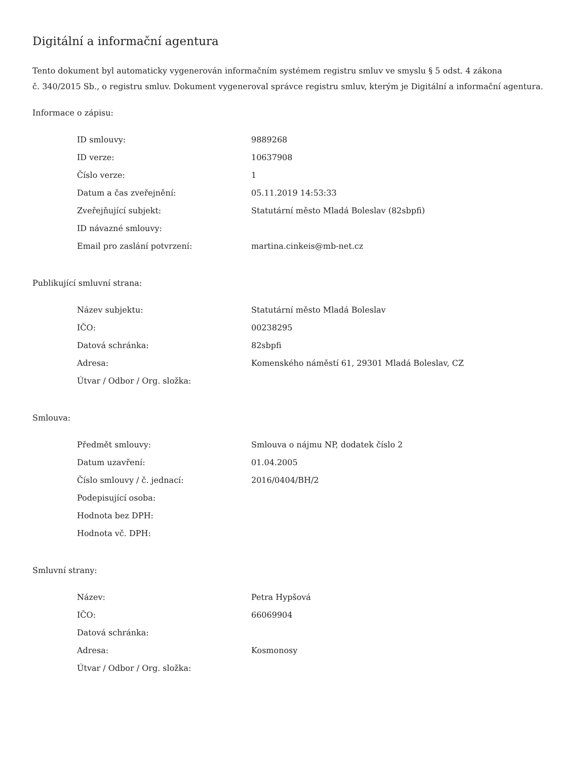Digitální a informační agentura
Tento dokument byl automaticky vygenerován informačním systémem registru smluv ve smyslu § 5 odst. 4 zákona
č. 340/2015 Sb., o registru smluv. Dokument vygeneroval správce registru smluv, kterým je Digitální a informační agentura.
Informace o zápisu:
| ID smlouvy: | 9889268 |
| ID verze: | 10637908 |
| Číslo verze: | 1 |
| Datum a čas zveřejnění: | 05.11.2019 14:53:33 |
| Zveřejňující subjekt: | Statutární město Mladá Boleslav (82sbpfi) |
| ID návazné smlouvy: | |
| Email pro zaslání potvrzení: | martina.cinkeis@mb-net.cz |
Publikující smluvní strana:
| Název subjektu: | Statutární město Mladá Boleslav |
| IČO: | 00238295 |
| Datová schránka: | 82sbpfi |
| Adresa: | Komenského náměstí 61, 29301 Mladá Boleslav, CZ |
| Útvar / Odbor / Org. složka: | |
Smlouva:
| Předmět smlouvy: | Smlouva o nájmu NP, dodatek číslo 2 |
| Datum uzavření: | 01.04.2005 |
| Číslo smlouvy / č. jednací: | 2016/0404/BH/2 |
| Podepisující osoba: | |
| Hodnota bez DPH: | |
| Hodnota vč. DPH: | |
Smluvní strany:
| Název: | Petra Hypšová |
| IČO: | 66069904 |
| Datová schránka: | |
| Adresa: | Kosmonosy |
| Útvar / Odbor / Org. složka: | |